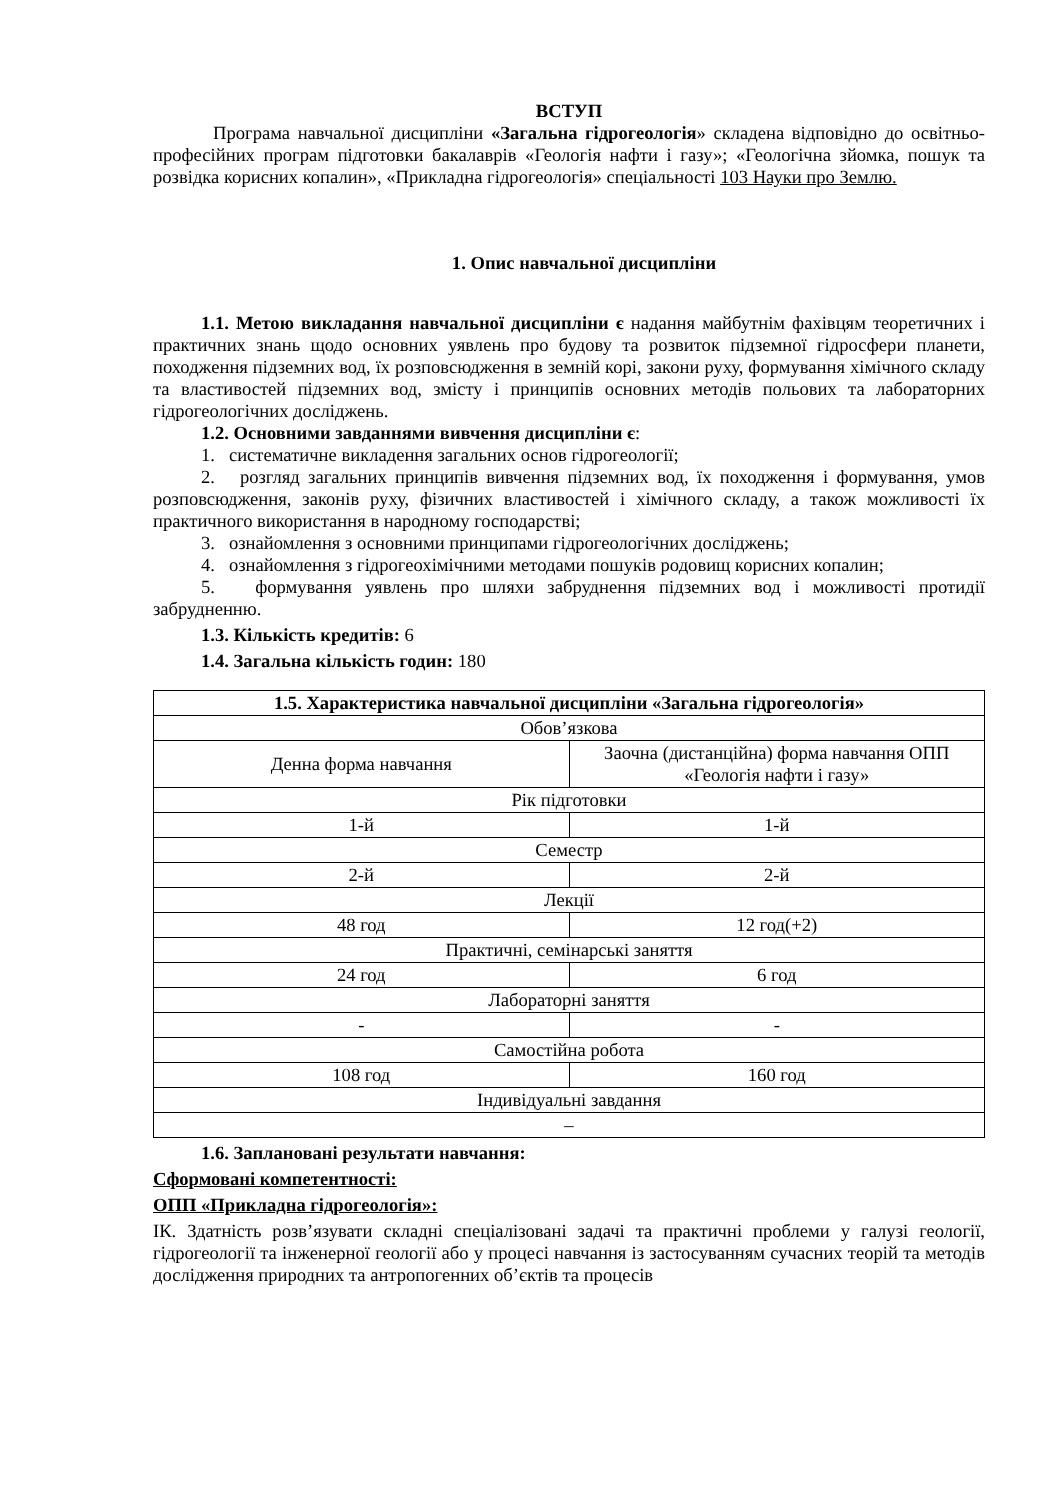ВСТУП
Програма навчальної дисципліни «Загальна гідрогеологія» складена відповідно до освітньо-професійних програм підготовки бакалаврів «Геологія нафти і газу»; «Геологічна зйомка, пошук та розвідка корисних копалин», «Прикладна гідрогеологія» спеціальності 103 Науки про Землю.
1. Опис навчальної дисципліни
1.1. Метою викладання навчальної дисципліни є надання майбутнім фахівцям теоретичних і практичних знань щодо основних уявлень про будову та розвиток підземної гідросфери планети, походження підземних вод, їх розповсюдження в земній корі, закони руху, формування хімічного складу та властивостей підземних вод, змісту і принципів основних методів польових та лабораторних гідрогеологічних досліджень.
1.2. Основними завданнями вивчення дисципліни є:
1. систематичне викладення загальних основ гідрогеології;
2. розгляд загальних принципів вивчення підземних вод, їх походження і формування, умов розповсюдження, законів руху, фізичних властивостей і хімічного складу, а також можливості їх практичного використання в народному господарстві;
3. ознайомлення з основними принципами гідрогеологічних досліджень;
4. ознайомлення з гідрогеохімічними методами пошуків родовищ корисних копалин;
5. формування уявлень про шляхи забруднення підземних вод і можливості протидії забрудненню.
1.3. Кількість кредитів: 6
1.4. Загальна кількість годин: 180
| 1.5. Характеристика навчальної дисципліни «Загальна гідрогеологія» | |
| --- | --- |
| Обов’язкова | |
| Денна форма навчання | Заочна (дистанційна) форма навчання ОПП «Геологія нафти і газу» |
| Рік підготовки | |
| 1-й | 1-й |
| Семестр | |
| 2-й | 2-й |
| Лекції | |
| 48 год | 12 год(+2) |
| Практичні, семінарські заняття | |
| 24 год | 6 год |
| Лабораторні заняття | |
| - | - |
| Самостійна робота | |
| 108 год | 160 год |
| Індивідуальні завдання | |
| – | |
1.6. Заплановані результати навчання:
Сформовані компетентності:
ОПП «Прикладна гідрогеологія»:
ІК. Здатність розв’язувати складні спеціалізовані задачі та практичні проблеми у галузі геології, гідрогеології та інженерної геології або у процесі навчання із застосуванням сучасних теорій та методів дослідження природних та антропогенних об’єктів та процесів